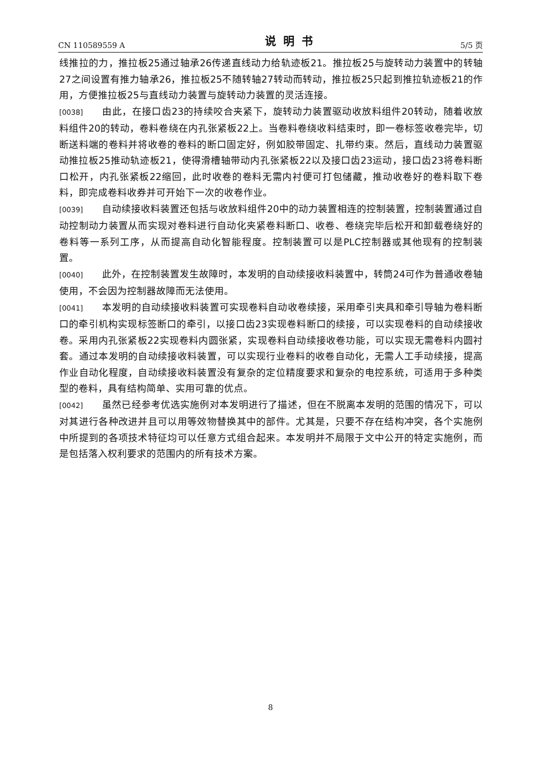CN 110589559 A 说明书 5/5 页
线推拉的力，推拉板25通过轴承26传递直线动力给轨迹板21。推拉板25与旋转动力装置中的转轴27之间设置有推力轴承26，推拉板25不随转轴27转动而转动，推拉板25只起到推拉轨迹板21的作用，方便推拉板25与直线动力装置与旋转动力装置的灵活连接。
[0038] 由此，在接口齿23的持续咬合夹紧下，旋转动力装置驱动收放料组件20转动，随着收放料组件20的转动，卷料卷绕在内孔张紧板22上。当卷料卷绕收料结束时，即一卷标签收卷完毕，切断送料端的卷料并将收卷的卷料的断口固定好，例如胶带固定、扎带约束。然后，直线动力装置驱动推拉板25推动轨迹板21，使得滑槽轴带动内孔张紧板22以及接口齿23运动，接口齿23将卷料断口松开，内孔张紧板22缩回，此时收卷的卷料无需内衬便可打包储藏，推动收卷好的卷料取下卷料，即完成卷料收券并可开始下一次的收卷作业。
[0039] 自动续接收料装置还包括与收放料组件20中的动力装置相连的控制装置，控制装置通过自动控制动力装置从而实现对卷料进行自动化夹紧卷料断口、收卷、卷绕完毕后松开和卸载卷绕好的卷料等一系列工序，从而提高自动化智能程度。控制装置可以是PLC控制器或其他现有的控制装置。
[0040] 此外，在控制装置发生故障时，本发明的自动续接收料装置中，转筒24可作为普通收卷轴使用，不会因为控制器故障而无法使用。
[0041] 本发明的自动续接收料装置可实现卷料自动收卷续接，采用牵引夹具和牵引导轴为卷料断口的牵引机构实现标签断口的牵引，以接口齿23实现卷料断口的续接，可以实现卷料的自动续接收卷。采用内孔张紧板22实现卷料内圆张紧，实现卷料自动续接收卷功能，可以实现无需卷料内圆衬套。通过本发明的自动续接收料装置，可以实现行业卷料的收卷自动化，无需人工手动续接，提高作业自动化程度，自动续接收料装置没有复杂的定位精度要求和复杂的电控系统，可适用于多种类型的卷料，具有结构简单、实用可靠的优点。
[0042] 虽然已经参考优选实施例对本发明进行了描述，但在不脱离本发明的范围的情况下，可以对其进行各种改进并且可以用等效物替换其中的部件。尤其是，只要不存在结构冲突，各个实施例中所提到的各项技术特征均可以任意方式组合起来。本发明并不局限于文中公开的特定实施例，而是包括落入权利要求的范围内的所有技术方案。
8